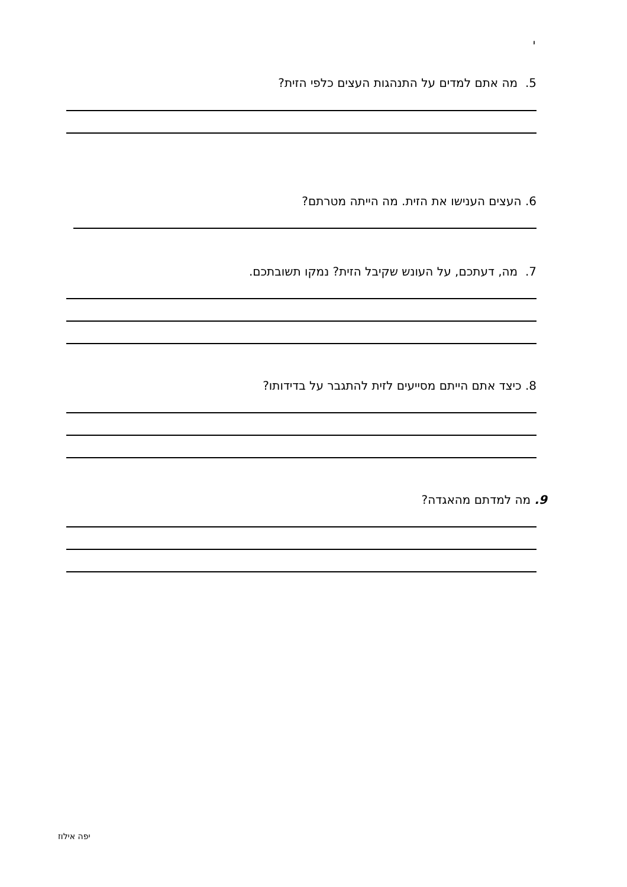י
5. מה אתם למדים על התנהגות העצים כלפי הזית?
6. העצים הענישו את הזית. מה הייתה מטרתם?
7. מה, דעתכם, על העונש שקיבל הזית? נמקו תשובתכם.
8. כיצד אתם הייתם מסייעים לזית להתגבר על בדידותו?
9. מה למדתם מהאגדה?
יפה אילוז